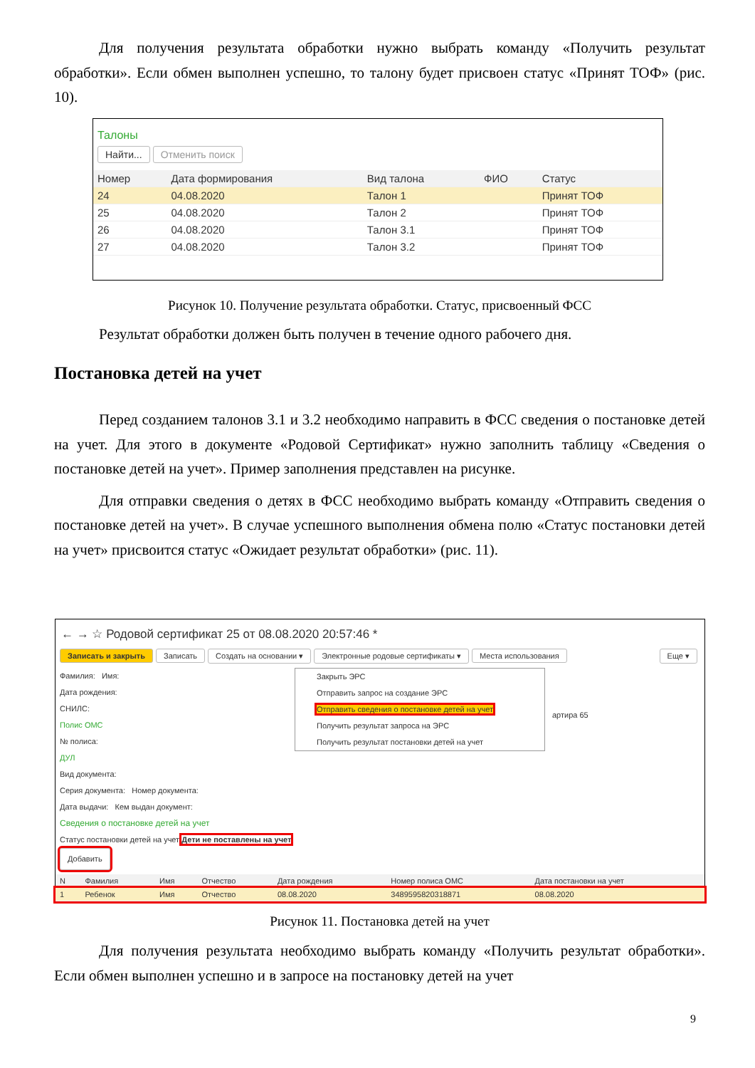Для получения результата обработки нужно выбрать команду «Получить результат обработки». Если обмен выполнен успешно, то талону будет присвоен статус «Принят ТОФ» (рис. 10).
Талоны
Найти... Отменить поиск
| Номер | Дата формирования | Вид талона | ФИО | Статус |
| --- | --- | --- | --- | --- |
| 24 | 04.08.2020 | Талон 1 | | Принят ТОФ |
| 25 | 04.08.2020 | Талон 2 | | Принят ТОФ |
| 26 | 04.08.2020 | Талон 3.1 | | Принят ТОФ |
| 27 | 04.08.2020 | Талон 3.2 | | Принят ТОФ |
Рисунок 10. Получение результата обработки. Статус, присвоенный ФСС
Результат обработки должен быть получен в течение одного рабочего дня.
Постановка детей на учет
Перед созданием талонов 3.1 и 3.2 необходимо направить в ФСС сведения о постановке детей на учет. Для этого в документе «Родовой Сертификат» нужно заполнить таблицу «Сведения о постановке детей на учет». Пример заполнения представлен на рисунке.
Для отправки сведения о детях в ФСС необходимо выбрать команду «Отправить сведения о постановке детей на учет». В случае успешного выполнения обмена полю «Статус постановки детей на учет» присвоится статус «Ожидает результат обработки» (рис. 11).
← → ☆ Родовой сертификат 25 от 08.08.2020 20:57:46 *
Записать и закрыть Записать Создать на основании ▾ Электронные родовые сертификаты ▾ Места использования Еще ▾
Фамилия: Имя:
Дата рождения:
СНИЛС:
Полис ОМС
№ полиса:
ДУЛ
Вид документа:
Серия документа: Номер документа:
Дата выдачи: Кем выдан документ:
Сведения о постановке детей на учет
Статус постановки детей на учет Дети не поставлены на учет
Добавить
Закрыть ЭРС
Отправить запрос на создание ЭРС
Отправить сведения о постановке детей на учет
Получить результат запроса на ЭРС
Получить результат постановки детей на учет
артира 65
| N | Фамилия | Имя | Отчество | Дата рождения | Номер полиса ОМС | Дата постановки на учет |
| --- | --- | --- | --- | --- | --- | --- |
| 1 | Ребенок | Имя | Отчество | 08.08.2020 | 3489595820318871 | 08.08.2020 |
Рисунок 11. Постановка детей на учет
Для получения результата необходимо выбрать команду «Получить результат обработки». Если обмен выполнен успешно и в запросе на постановку детей на учет
9